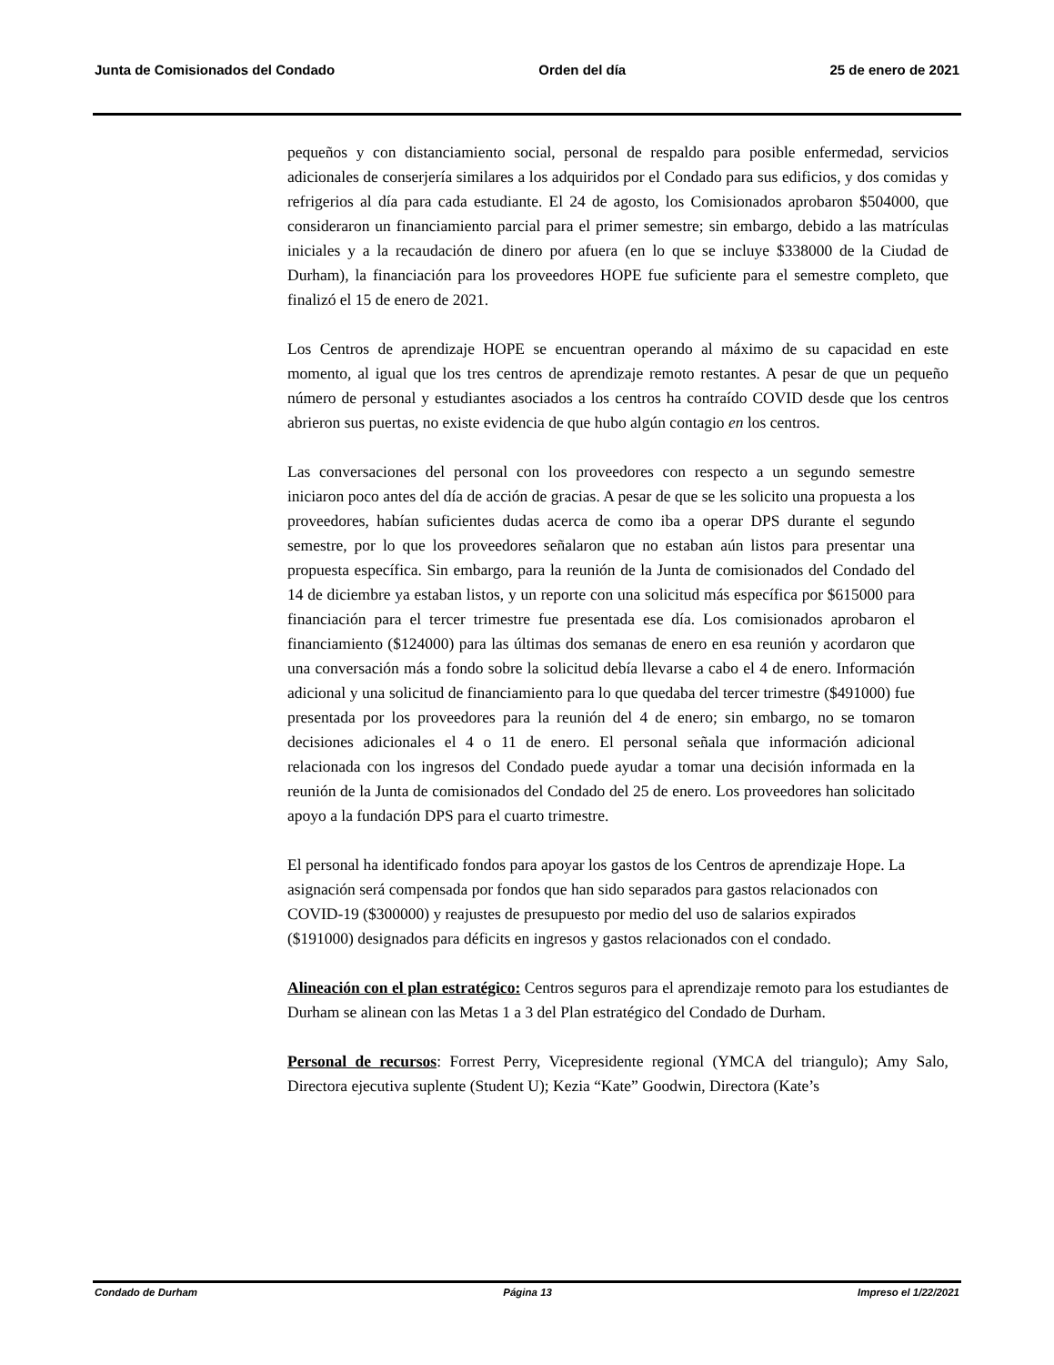Junta de Comisionados del Condado Orden del día 25 de enero de 2021
pequeños y con distanciamiento social, personal de respaldo para posible enfermedad, servicios adicionales de conserjería similares a los adquiridos por el Condado para sus edificios, y dos comidas y refrigerios al día para cada estudiante. El 24 de agosto, los Comisionados aprobaron $504000, que consideraron un financiamiento parcial para el primer semestre; sin embargo, debido a las matrículas iniciales y a la recaudación de dinero por afuera (en lo que se incluye $338000 de la Ciudad de Durham), la financiación para los proveedores HOPE fue suficiente para el semestre completo, que finalizó el 15 de enero de 2021.
Los Centros de aprendizaje HOPE se encuentran operando al máximo de su capacidad en este momento, al igual que los tres centros de aprendizaje remoto restantes. A pesar de que un pequeño número de personal y estudiantes asociados a los centros ha contraído COVID desde que los centros abrieron sus puertas, no existe evidencia de que hubo algún contagio en los centros.
Las conversaciones del personal con los proveedores con respecto a un segundo semestre iniciaron poco antes del día de acción de gracias. A pesar de que se les solicito una propuesta a los proveedores, habían suficientes dudas acerca de como iba a operar DPS durante el segundo semestre, por lo que los proveedores señalaron que no estaban aún listos para presentar una propuesta específica. Sin embargo, para la reunión de la Junta de comisionados del Condado del 14 de diciembre ya estaban listos, y un reporte con una solicitud más específica por $615000 para financiación para el tercer trimestre fue presentada ese día. Los comisionados aprobaron el financiamiento ($124000) para las últimas dos semanas de enero en esa reunión y acordaron que una conversación más a fondo sobre la solicitud debía llevarse a cabo el 4 de enero. Información adicional y una solicitud de financiamiento para lo que quedaba del tercer trimestre ($491000) fue presentada por los proveedores para la reunión del 4 de enero; sin embargo, no se tomaron decisiones adicionales el 4 o 11 de enero. El personal señala que información adicional relacionada con los ingresos del Condado puede ayudar a tomar una decisión informada en la reunión de la Junta de comisionados del Condado del 25 de enero. Los proveedores han solicitado apoyo a la fundación DPS para el cuarto trimestre.
El personal ha identificado fondos para apoyar los gastos de los Centros de aprendizaje Hope. La asignación será compensada por fondos que han sido separados para gastos relacionados con COVID-19 ($300000) y reajustes de presupuesto por medio del uso de salarios expirados ($191000) designados para déficits en ingresos y gastos relacionados con el condado.
Alineación con el plan estratégico: Centros seguros para el aprendizaje remoto para los estudiantes de Durham se alinean con las Metas 1 a 3 del Plan estratégico del Condado de Durham.
Personal de recursos: Forrest Perry, Vicepresidente regional (YMCA del triangulo); Amy Salo, Directora ejecutiva suplente (Student U); Kezia “Kate” Goodwin, Directora (Kate’s
Condado de Durham Página 13 Impreso el 1/22/2021